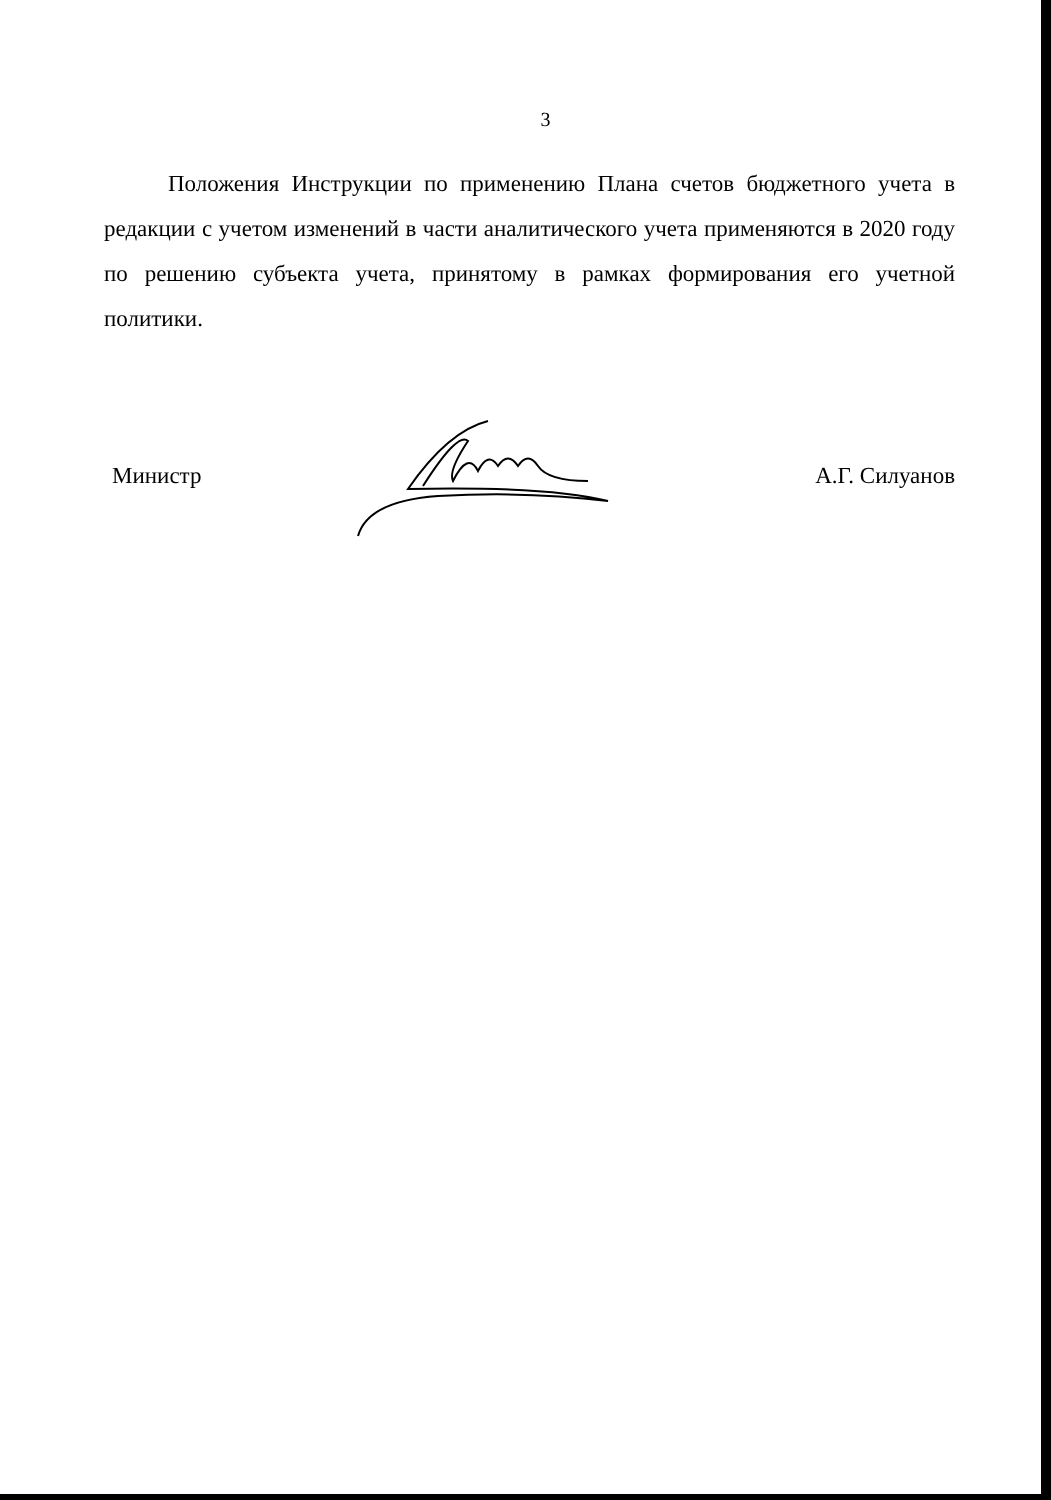3
Положения Инструкции по применению Плана счетов бюджетного учета в редакции с учетом изменений в части аналитического учета применяются в 2020 году по решению субъекта учета, принятому в рамках формирования его учетной политики.
Министр А.Г. Силуанов